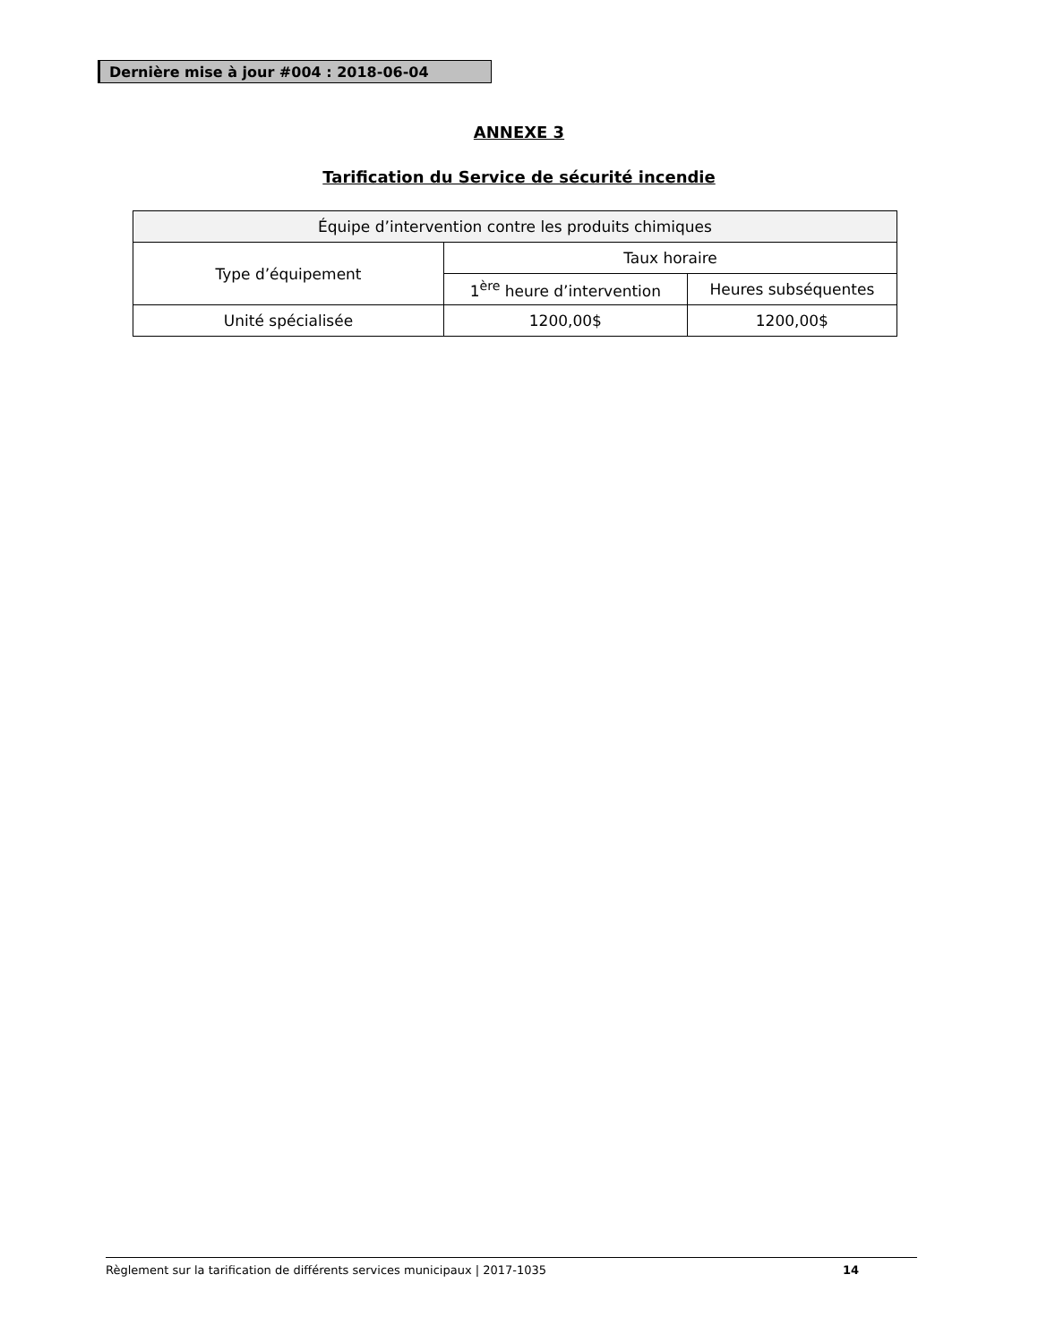Dernière mise à jour #004 : 2018-06-04
ANNEXE 3
Tarification du Service de sécurité incendie
| Équipe d’intervention contre les produits chimiques | | |
| --- | --- | --- |
| Type d’équipement | Taux horaire | |
| | 1<sup>ère</sup> heure d’intervention | Heures subséquentes |
| Unité spécialisée | 1200,00$ | 1200,00$ |
Règlement sur la tarification de différents services municipaux | 2017-1035 14